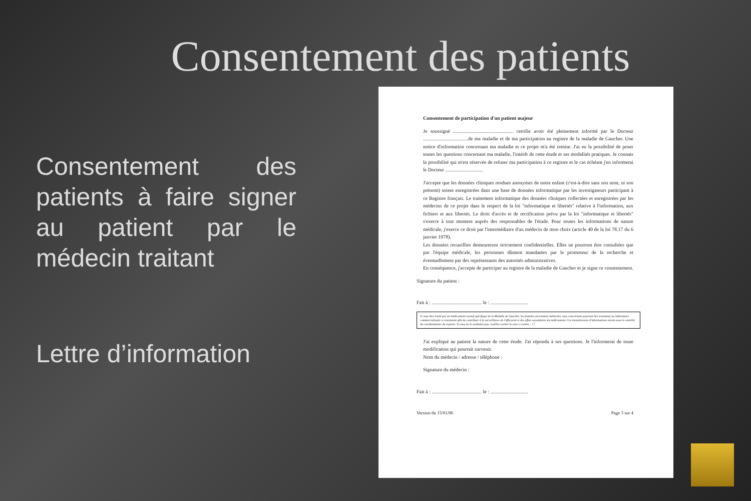Consentement des patients
Consentement des patients à faire signer au patient par le médecin traitant
Lettre d’information
Consentement de participation d'un patient majeur
Je soussigné ................................................ certifie avoir été pleinement informé par le Docteur ....................................de ma maladie et de ma participation au registre de la maladie de Gaucher. Une notice d'information concernant ma maladie et ce projet m'a été remise. J'ai eu la possibilité de poser toutes les questions concernant ma maladie, l'intérêt de cette étude et ses modalités pratiques. Je connais la possibilité qui m'est réservée de refuser ma participation à ce registre et le cas échéant j'en informerai le Docteur ..............................
J'accepte que les données cliniques rendues anonymes de notre enfant (c'est-à-dire sans son nom, ni son prénom) soient enregistrées dans une base de données informatique par les investigateurs participant à ce Registre français. Le traitement informatique des données cliniques collectées et enregistrées par les médecins de ce projet dans le respect de la loi "informatique et libertés" relative à l'information, aux fichiers et aux libertés. Le droit d'accès et de rectification prévu par la loi "informatique et libertés" s'exerce à tout moment auprès des responsables de l'étude. Pour toutes les informations de nature médicale, j'exerce ce droit par l'intermédiaire d'un médecin de mon choix (article 40 de la loi 78.17 du 6 janvier 1978).
Les données recueillies demeureront strictement confidentielles. Elles ne pourront être consultées que par l'équipe médicale, les personnes dûment mandatées par le promoteur de la recherche et éventuellement par des représentants des autorités administratives.
En conséquence, j'accepte de participer au registre de la maladie de Gaucher et je signe ce consentement.
Signature du patient :
Fait à : ........................................ le : ..............................
Si vous êtes traité par un médicament curatif spécifique de la Maladie de Gaucher, les données strictement médicales vous concernant pourront être transmise au laboratoire commercialisant ce traitement afin de contribuer à la surveillance de l'efficacité et des effets secondaires du médicament. Ces transmissions d'informations seront sous le contrôle du coordonnateur du registre. Si vous ne le souhaitez pas, veuillez cocher la case ci-contre : ☐
J'ai expliqué au patient la nature de cette étude. J'ai répondu à ses questions. Je l'informerai de toute modification qui pourrait survenir.
Nom du médecin / adresse / téléphone :
Signature du médecin :
Fait à : ........................................ le : ..............................
Version du 15/01/06 Page 3 sur 4